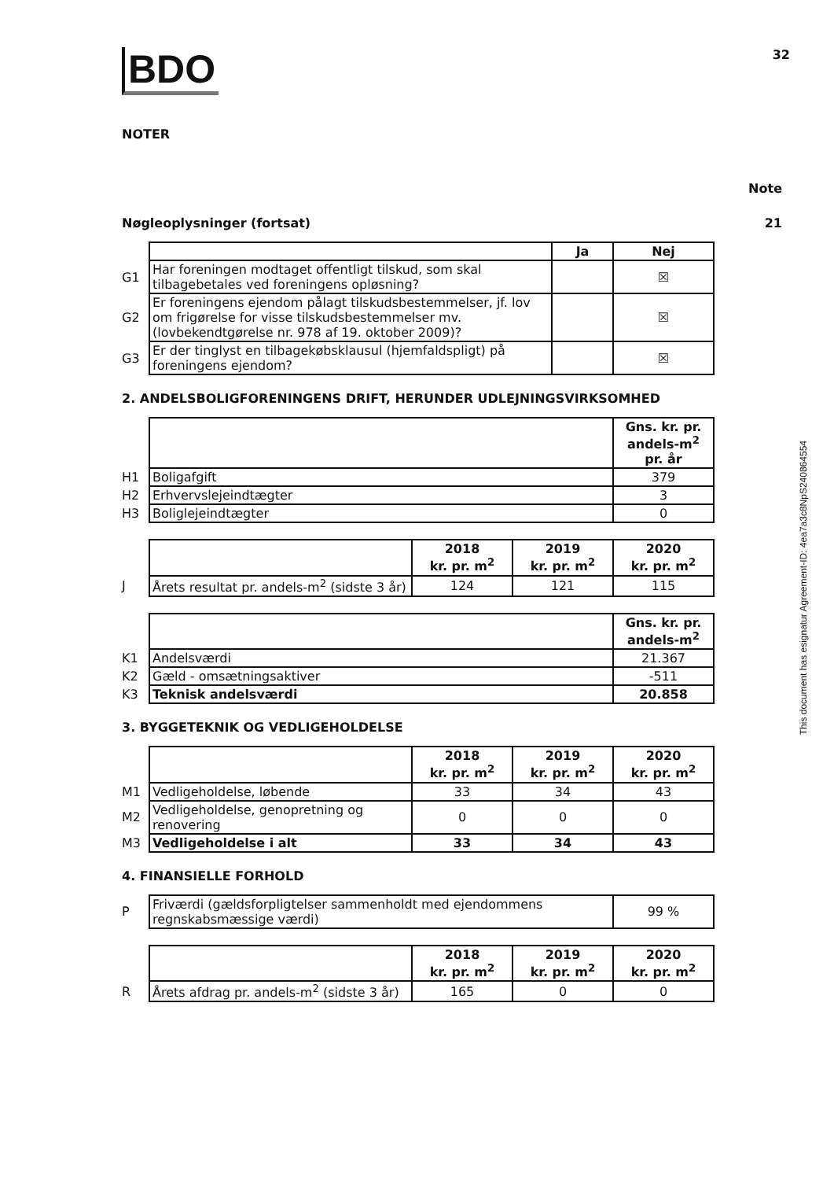BDO
32
NOTER
Note
Nøgleoplysninger (fortsat) 21
| | | Ja | Nej |
| G1 | Har foreningen modtaget offentligt tilskud, som skal tilbagebetales ved foreningens opløsning? | | ☒ |
| G2 | Er foreningens ejendom pålagt tilskudsbestemmelser, jf. lov om frigørelse for visse tilskudsbestemmelser mv. (lovbekendtgørelse nr. 978 af 19. oktober 2009)? | | ☒ |
| G3 | Er der tinglyst en tilbagekøbsklausul (hjemfaldspligt) på foreningens ejendom? | | ☒ |
2. ANDELSBOLIGFORENINGENS DRIFT, HERUNDER UDLEJNINGSVIRKSOMHED
| | | Gns. kr. pr. andels-m<sup>2</sup> pr. år |
| H1 | Boligafgift | 379 |
| H2 | Erhvervslejeindtægter | 3 |
| H3 | Boliglejeindtægter | 0 |
| | | 2018 kr. pr. m<sup>2</sup> | 2019 kr. pr. m<sup>2</sup> | 2020 kr. pr. m<sup>2</sup> |
| J | Årets resultat pr. andels-m<sup>2</sup> (sidste 3 år) | 124 | 121 | 115 |
| | | Gns. kr. pr. andels-m<sup>2</sup> |
| K1 | Andelsværdi | 21.367 |
| K2 | Gæld - omsætningsaktiver | -511 |
| K3 | Teknisk andelsværdi | 20.858 |
3. BYGGETEKNIK OG VEDLIGEHOLDELSE
| | | 2018 kr. pr. m<sup>2</sup> | 2019 kr. pr. m<sup>2</sup> | 2020 kr. pr. m<sup>2</sup> |
| M1 | Vedligeholdelse, løbende | 33 | 34 | 43 |
| M2 | Vedligeholdelse, genopretning og renovering | 0 | 0 | 0 |
| M3 | Vedligeholdelse i alt | 33 | 34 | 43 |
4. FINANSIELLE FORHOLD
| P | Friværdi (gældsforpligtelser sammenholdt med ejendommens regnskabsmæssige værdi) | 99 % |
| | | 2018 kr. pr. m<sup>2</sup> | 2019 kr. pr. m<sup>2</sup> | 2020 kr. pr. m<sup>2</sup> |
| R | Årets afdrag pr. andels-m<sup>2</sup> (sidste 3 år) | 165 | 0 | 0 |
This document has esignatur Agreement-ID: 4ea7a3c8NpS240864554